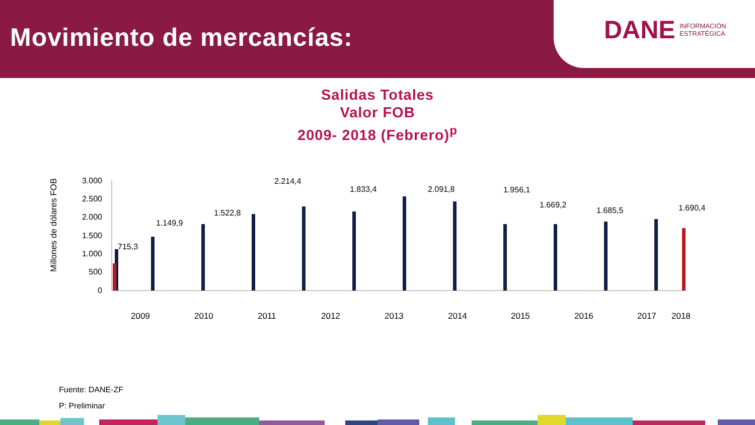Movimiento de mercancías:
DANE
INFORMACIÓN
ESTRATÉGICA
Salidas Totales
Valor FOB
2009- 2018 (Febrero)<sup>p</sup>
Millones de dólares FOB
3.000
2.500
2.000
1.500
1.000
500
0
715,3
1.149,9
1.522,8
2.214,4
1.833,4
2.091,8
1.956,1
1.669,2
1.685,5
1.690,4
2009
2010
2011
2012
2013
2014
2015
2016
2017
2018
Fuente: DANE-ZF
P: Preliminar